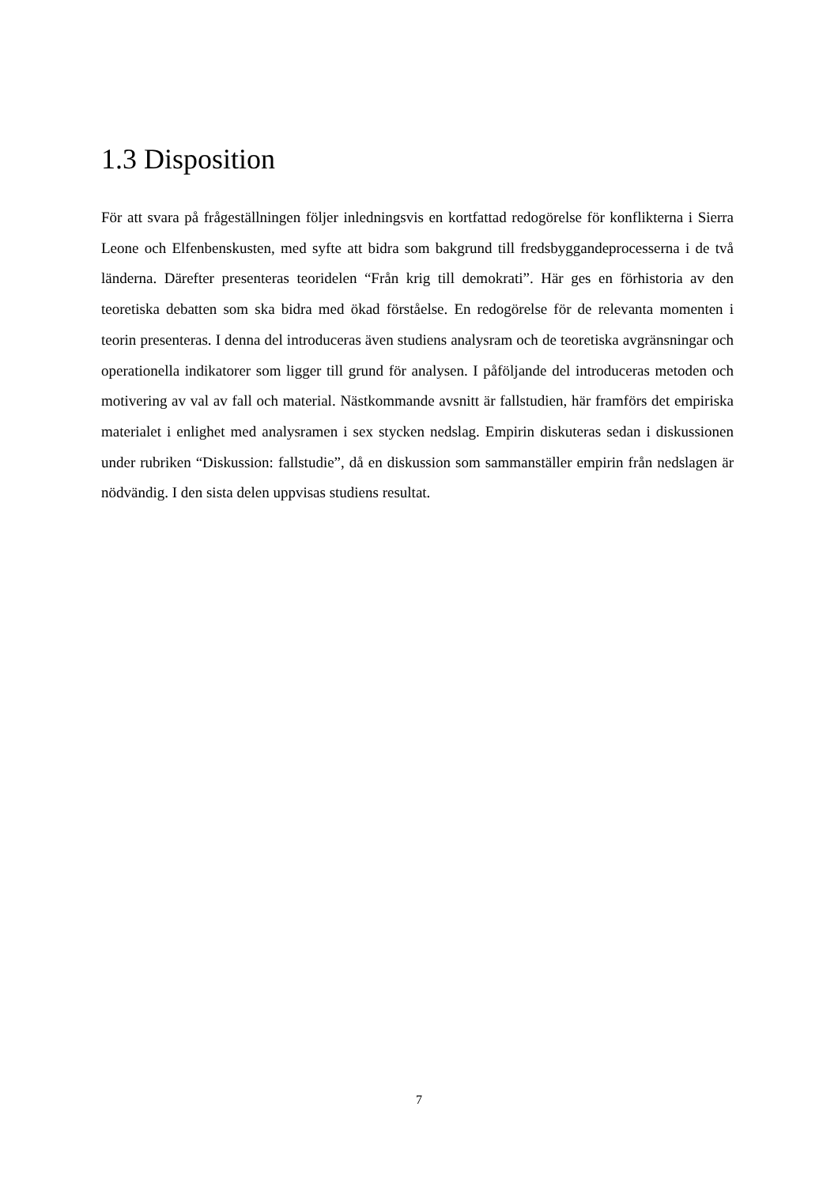1.3 Disposition
För att svara på frågeställningen följer inledningsvis en kortfattad redogörelse för konflikterna i Sierra Leone och Elfenbenskusten, med syfte att bidra som bakgrund till fredsbyggandeprocesserna i de två länderna. Därefter presenteras teoridelen “Från krig till demokrati”. Här ges en förhistoria av den teoretiska debatten som ska bidra med ökad förståelse. En redogörelse för de relevanta momenten i teorin presenteras. I denna del introduceras även studiens analysram och de teoretiska avgränsningar och operationella indikatorer som ligger till grund för analysen. I påföljande del introduceras metoden och motivering av val av fall och material. Nästkommande avsnitt är fallstudien, här framförs det empiriska materialet i enlighet med analysramen i sex stycken nedslag. Empirin diskuteras sedan i diskussionen under rubriken “Diskussion: fallstudie”, då en diskussion som sammanställer empirin från nedslagen är nödvändig. I den sista delen uppvisas studiens resultat.
7